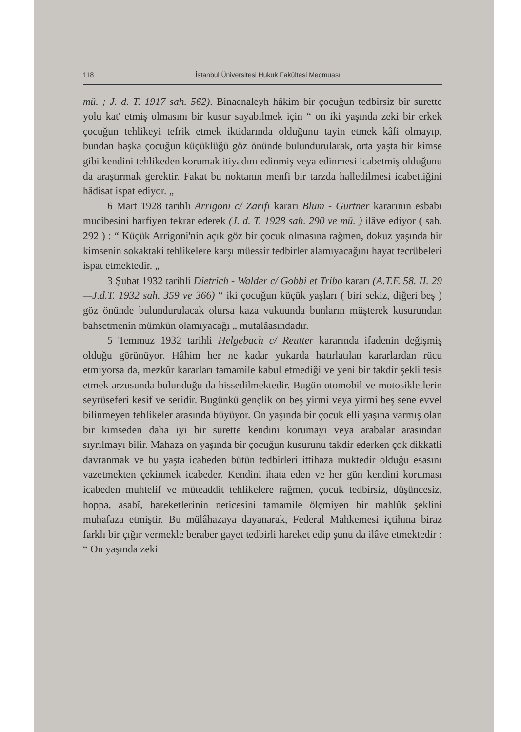118 İstanbul Üniversitesi Hukuk Fakültesi Mecmuası
mü. ; J. d. T. 1917 sah. 562). Binaenaleyh hâkim bir çocuğun tedbirsiz bir surette yolu kat' etmiş olmasını bir kusur sayabilmek için “ on iki yaşında zeki bir erkek çocuğun tehlikeyi tefrik etmek iktidarında olduğunu tayin etmek kâfi olmayıp, bundan başka çocuğun küçüklüğü göz önünde bulundurularak, orta yaşta bir kimse gibi kendini tehlikeden korumak itiyadını edinmiş veya edinmesi icabetmiş olduğunu da araştırmak gerektir. Fakat bu noktanın menfi bir tarzda halledilmesi icabettiğini hâdisat ispat ediyor. „
6 Mart 1928 tarihli Arrigoni c/ Zarifi kararı Blum - Gurtner kararının esbabı mucibesini harfiyen tekrar ederek (J. d. T. 1928 sah. 290 ve mü. ) ilâve ediyor ( sah. 292 ) : “ Küçük Arrigoni'nin açık göz bir çocuk olmasına rağmen, dokuz yaşında bir kimsenin sokaktaki tehlikelere karşı müessir tedbirler alamıyacağını hayat tecrübeleri ispat etmektedir. „
3 Şubat 1932 tarihli Dietrich - Walder c/ Gobbi et Tribo kararı (A.T.F. 58. II. 29—J.d.T. 1932 sah. 359 ve 366) “ iki çocuğun küçük yaşları ( biri sekiz, diğeri beş ) göz önünde bulundurulacak olursa kaza vukuunda bunların müşterek kusurundan bahsetmenin mümkün olamıyacağı „ mutalâasındadır.
5 Temmuz 1932 tarihli Helgebach c/ Reutter kararında ifadenin değişmiş olduğu görünüyor. Hâhim her ne kadar yukarda hatırlatılan kararlardan rücu etmiyorsa da, mezkûr kararları tamamile kabul etmediği ve yeni bir takdir şekli tesis etmek arzusunda bulunduğu da hissedilmektedir. Bugün otomobil ve motosikletlerin seyrüseferi kesif ve seridir. Bugünkü gençlik on beş yirmi veya yirmi beş sene evvel bilinmeyen tehlikeler arasında büyüyor. On yaşında bir çocuk elli yaşına varmış olan bir kimseden daha iyi bir surette kendini korumayı veya arabalar arasından sıyrılmayı bilir. Mahaza on yaşında bir çocuğun kusurunu takdir ederken çok dikkatli davranmak ve bu yaşta icabeden bütün tedbirleri ittihaza muktedir olduğu esasını vazetmekten çekinmek icabeder. Kendini ihata eden ve her gün kendini koruması icabeden muhtelif ve müteaddit tehlikelere rağmen, çocuk tedbirsiz, düşüncesiz, hoppa, asabî, hareketlerinin neticesini tamamile ölçmiyen bir mahlûk şeklini muhafaza etmiştir. Bu mülâhazaya dayanarak, Federal Mahkemesi içtihına biraz farklı bir çığır vermekle beraber gayet tedbirli hareket edip şunu da ilâve etmektedir : “ On yaşında zeki